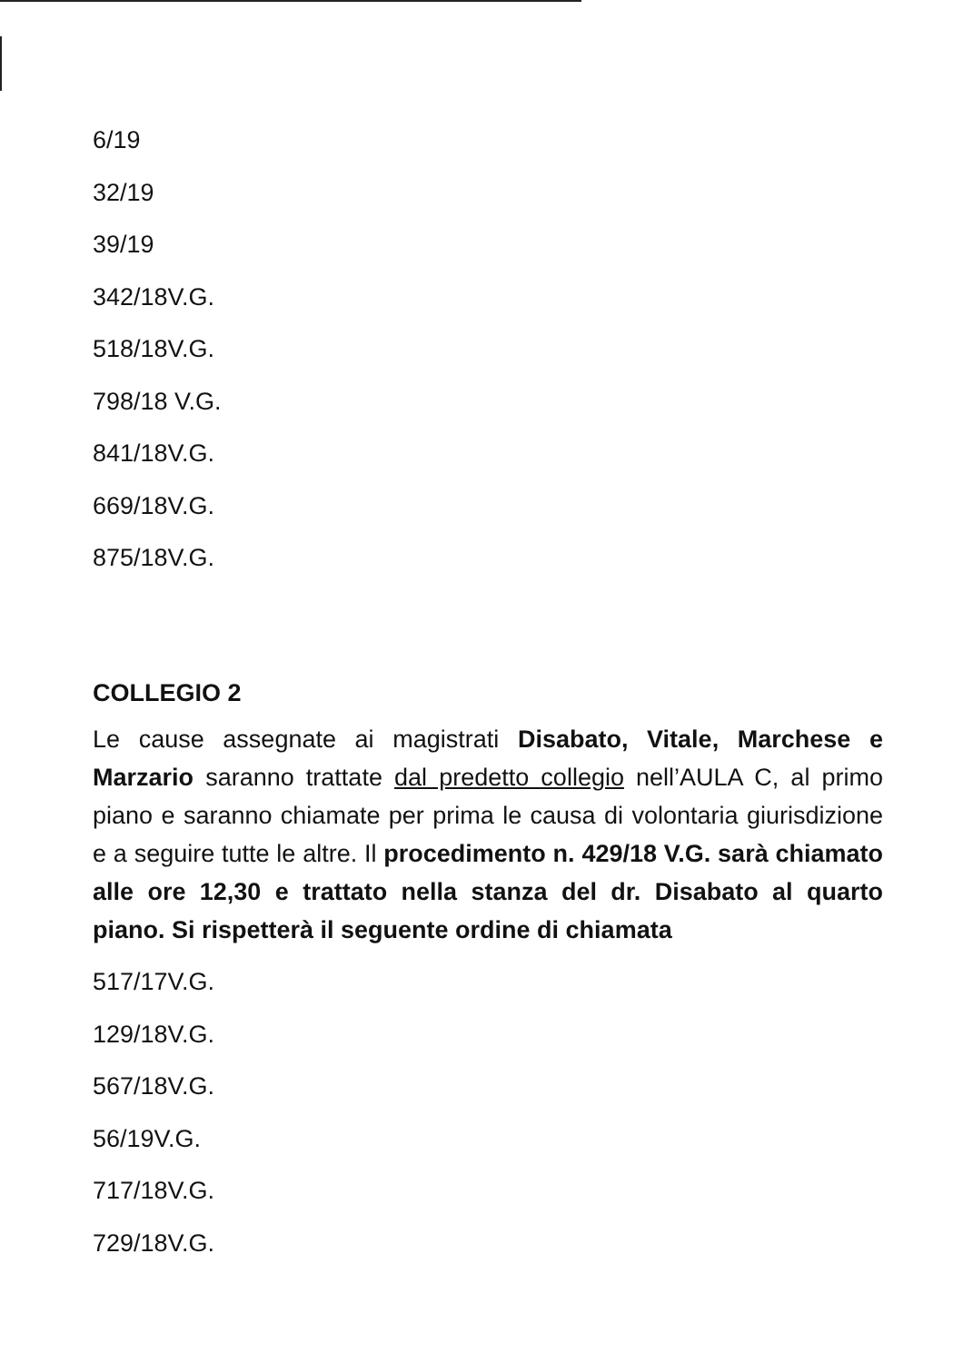6/19
32/19
39/19
342/18V.G.
518/18V.G.
798/18 V.G.
841/18V.G.
669/18V.G.
875/18V.G.
COLLEGIO 2
Le cause assegnate ai magistrati Disabato, Vitale, Marchese e Marzario saranno trattate dal predetto collegio nell’AULA C, al primo piano e saranno chiamate per prima le causa di volontaria giurisdizione e a seguire tutte le altre. Il procedimento n. 429/18 V.G. sarà chiamato alle ore 12,30 e trattato nella stanza del dr. Disabato al quarto piano. Si rispetterà il seguente ordine di chiamata
517/17V.G.
129/18V.G.
567/18V.G.
56/19V.G.
717/18V.G.
729/18V.G.